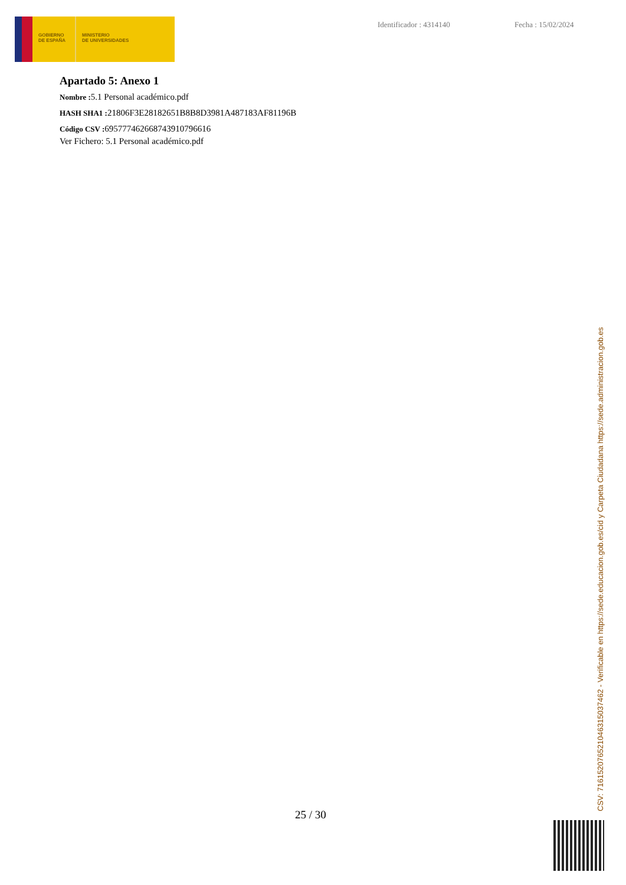GOBIERNO
DE ESPAÑA
MINISTERIO
DE UNIVERSIDADES
Identificador : 4314140 Fecha : 15/02/2024
Apartado 5: Anexo 1
Nombre : 5.1 Personal académico.pdf
HASH SHA1 : 21806F3E28182651B8B8D3981A487183AF81196B
Código CSV : 695777462668743910796616
Ver Fichero: 5.1 Personal académico.pdf
25 / 30 CSV: 716152076521046315037462 - Verificable en https://sede.educacion.gob.es/cid y Carpeta Ciudadana https://sede.administracion.gob.es